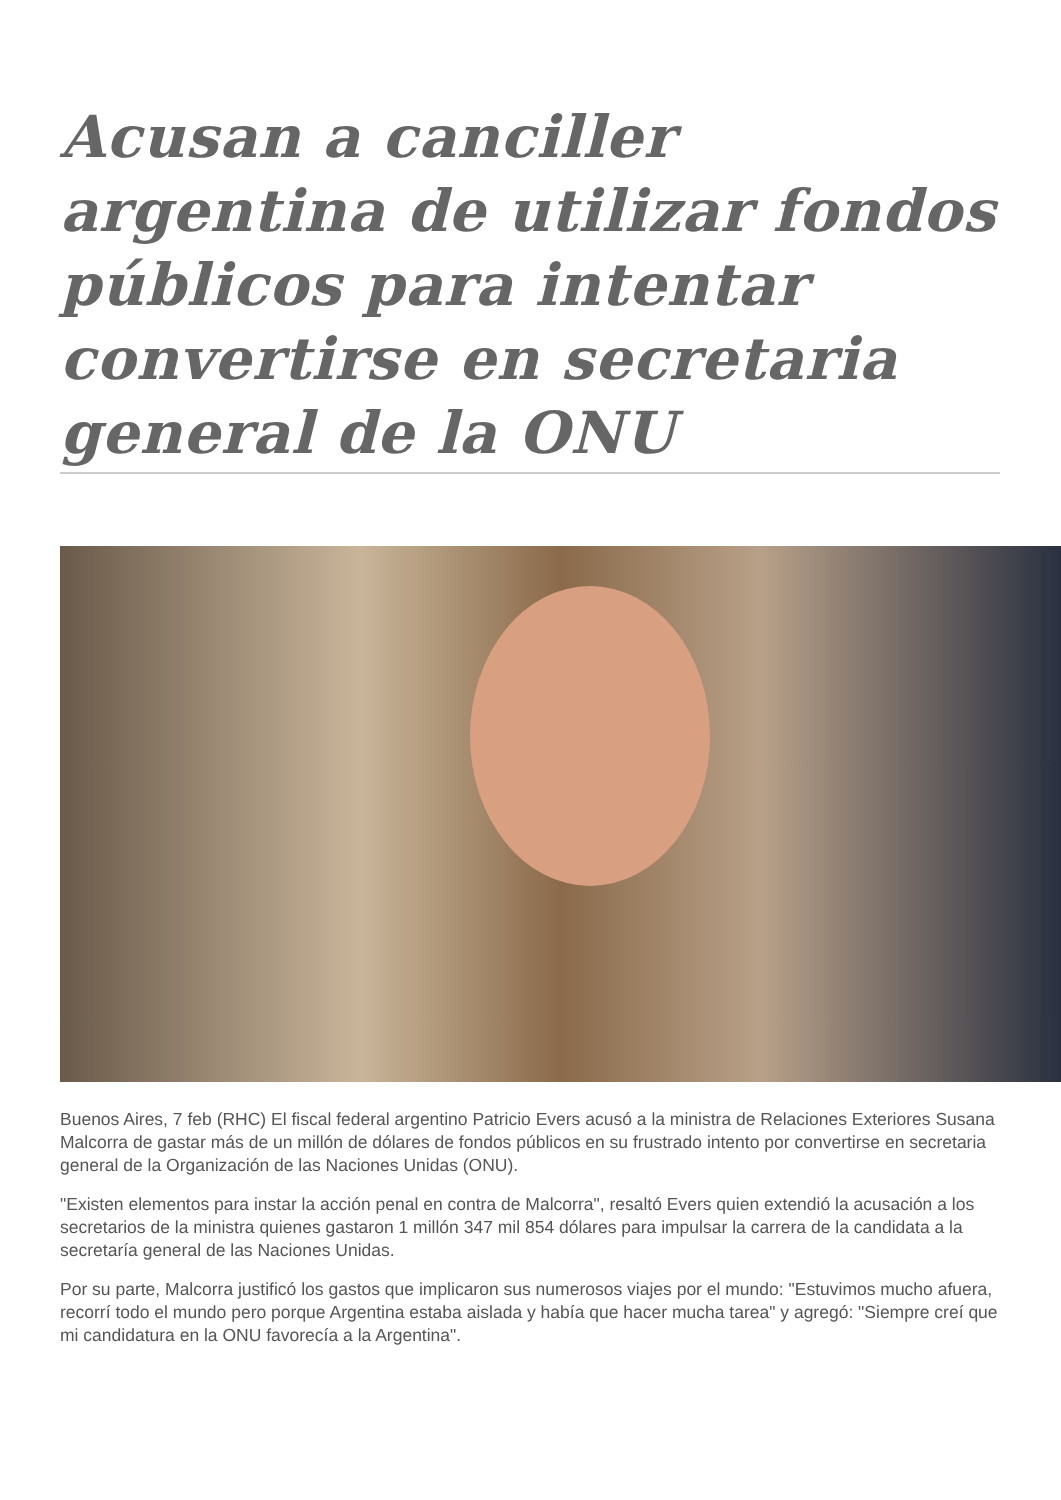Acusan a canciller argentina de utilizar fondos públicos para intentar convertirse en secretaria general de la ONU
Buenos Aires, 7 feb (RHC) El fiscal federal argentino Patricio Evers acusó a la ministra de Relaciones Exteriores Susana Malcorra de gastar más de un millón de dólares de fondos públicos en su frustrado intento por convertirse en secretaria general de la Organización de las Naciones Unidas (ONU).
"Existen elementos para instar la acción penal en contra de Malcorra", resaltó Evers quien extendió la acusación a los secretarios de la ministra quienes gastaron 1 millón 347 mil 854 dólares para impulsar la carrera de la candidata a la secretaría general de las Naciones Unidas.
Por su parte, Malcorra justificó los gastos que implicaron sus numerosos viajes por el mundo: "Estuvimos mucho afuera, recorrí todo el mundo pero porque Argentina estaba aislada y había que hacer mucha tarea" y agregó: "Siempre creí que mi candidatura en la ONU favorecía a la Argentina".